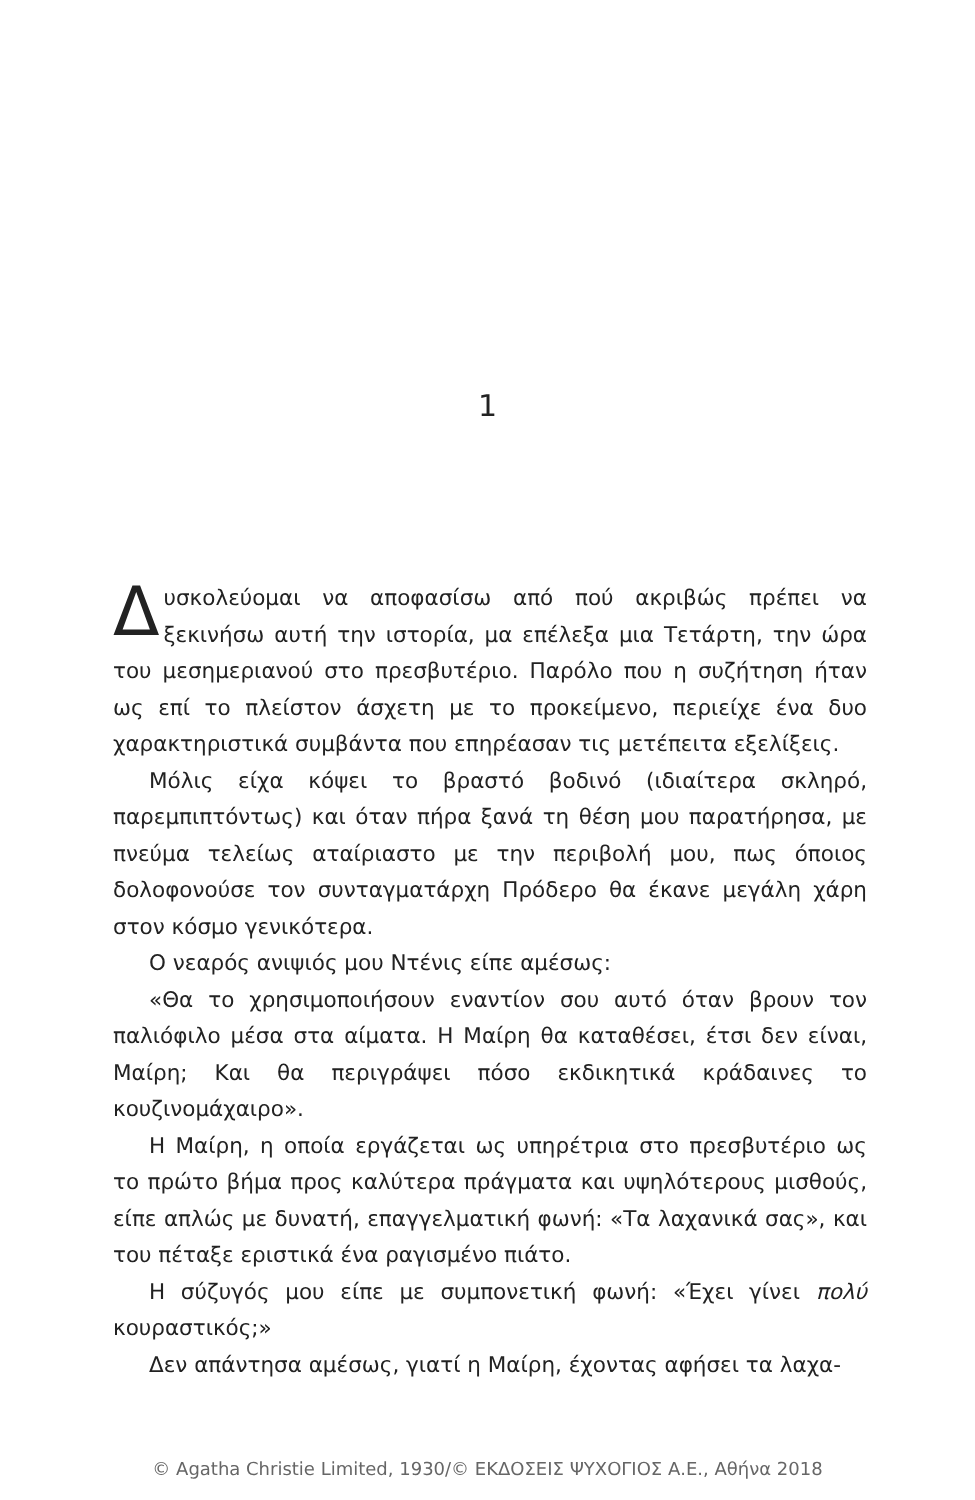1
Δυσκολεύομαι να αποφασίσω από πού ακριβώς πρέπει να ξεκινήσω αυτή την ιστορία, μα επέλεξα μια Τετάρτη, την ώρα του μεσημεριανού στο πρεσβυτέριο. Παρόλο που η συζήτηση ήταν ως επί το πλείστον άσχετη με το προκείμενο, περιείχε ένα δυο χαρακτηριστικά συμβάντα που επηρέασαν τις μετέπειτα εξελίξεις.
Μόλις είχα κόψει το βραστό βοδινό (ιδιαίτερα σκληρό, παρεμπιπτόντως) και όταν πήρα ξανά τη θέση μου παρατήρησα, με πνεύμα τελείως αταίριαστο με την περιβολή μου, πως όποιος δολοφονούσε τον συνταγματάρχη Πρόδερο θα έκανε μεγάλη χάρη στον κόσμο γενικότερα.
Ο νεαρός ανιψιός μου Ντένις είπε αμέσως:
«Θα το χρησιμοποιήσουν εναντίον σου αυτό όταν βρουν τον παλιόφιλο μέσα στα αίματα. Η Μαίρη θα καταθέσει, έτσι δεν είναι, Μαίρη; Και θα περιγράψει πόσο εκδικητικά κράδαινες το κουζινομάχαιρο».
Η Μαίρη, η οποία εργάζεται ως υπηρέτρια στο πρεσβυτέριο ως το πρώτο βήμα προς καλύτερα πράγματα και υψηλότερους μισθούς, είπε απλώς με δυνατή, επαγγελματική φωνή: «Τα λαχανικά σας», και του πέταξε εριστικά ένα ραγισμένο πιάτο.
Η σύζυγός μου είπε με συμπονετική φωνή: «Έχει γίνει πολύ κουραστικός;»
Δεν απάντησα αμέσως, γιατί η Μαίρη, έχοντας αφήσει τα λαχα-
© Agatha Christie Limited, 1930/© ΕΚΔΟΣΕΙΣ ΨΥΧΟΓΙΟΣ Α.Ε., Αθήνα 2018